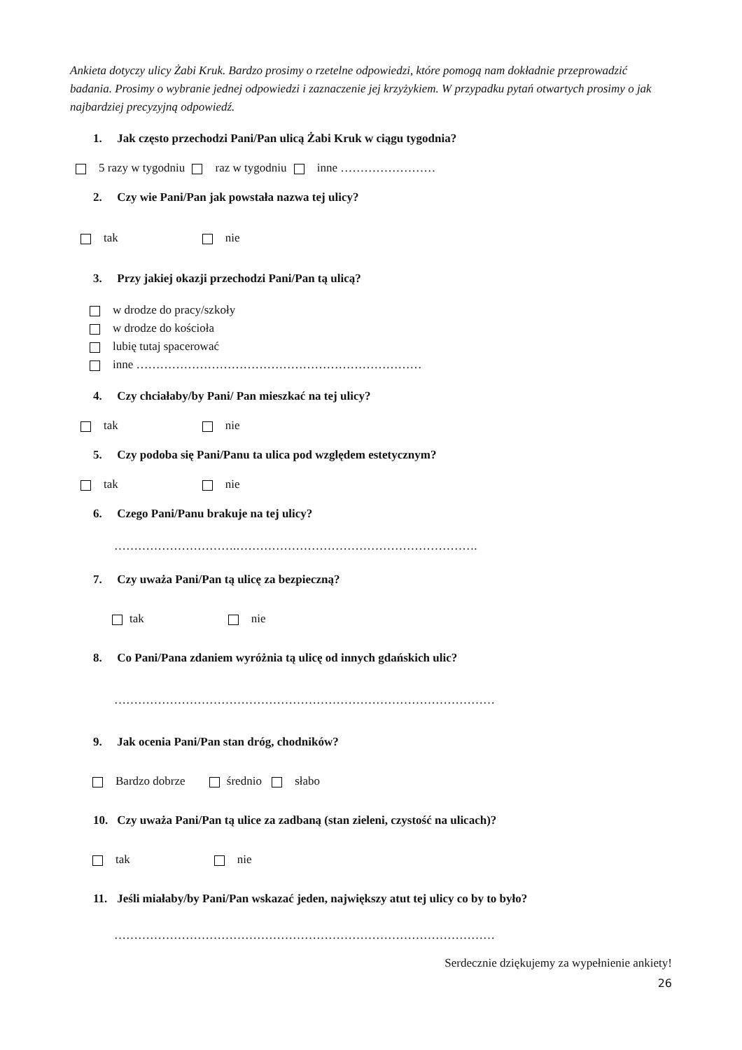Ankieta dotyczy ulicy Żabi Kruk. Bardzo prosimy o rzetelne odpowiedzi, które pomogą nam dokładnie przeprowadzić badania. Prosimy o wybranie jednej odpowiedzi i zaznaczenie jej krzyżykiem. W przypadku pytań otwartych prosimy o jak najbardziej precyzyjną odpowiedź.
1. Jak często przechodzi Pani/Pan ulicą Żabi Kruk w ciągu tygodnia?
5 razy w tygodniu raz w tygodniu inne ……………………
2. Czy wie Pani/Pan jak powstała nazwa tej ulicy?
tak nie
3. Przy jakiej okazji przechodzi Pani/Pan tą ulicą?
w drodze do pracy/szkoły
w drodze do kościoła
lubię tutaj spacerować
inne ………………………………………………………………
4. Czy chciałaby/by Pani/ Pan mieszkać na tej ulicy?
tak nie
5. Czy podoba się Pani/Panu ta ulica pod względem estetycznym?
tak nie
6. Czego Pani/Panu brakuje na tej ulicy?
………………………….…………………………………………………….
7. Czy uważa Pani/Pan tą ulicę za bezpieczną?
tak nie
8. Co Pani/Pana zdaniem wyróżnia tą ulicę od innych gdańskich ulic?
……………………………………………………………………………………
9. Jak ocenia Pani/Pan stan dróg, chodników?
Bardzo dobrze średnio słabo
10. Czy uważa Pani/Pan tą ulice za zadbaną (stan zieleni, czystość na ulicach)?
tak nie
11. Jeśli miałaby/by Pani/Pan wskazać jeden, największy atut tej ulicy co by to było?
……………………………………………………………………………………
Serdecznie dziękujemy za wypełnienie ankiety!
26